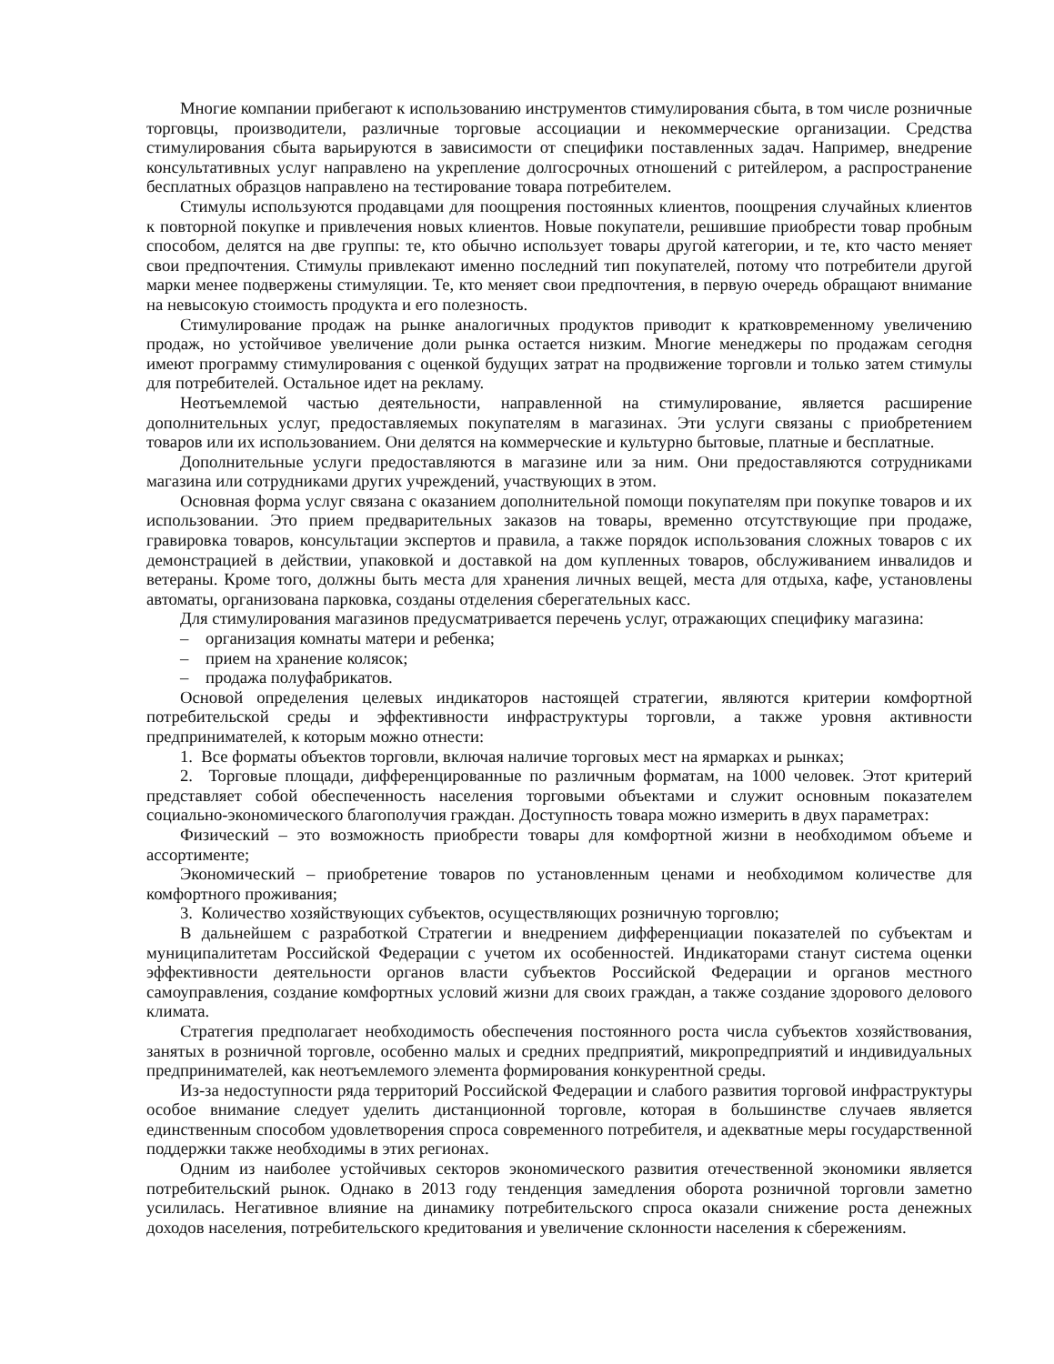Многие компании прибегают к использованию инструментов стимулирования сбыта, в том числе розничные торговцы, производители, различные торговые ассоциации и некоммерческие организации. Средства стимулирования сбыта варьируются в зависимости от специфики поставленных задач. Например, внедрение консультативных услуг направлено на укрепление долгосрочных отношений с ритейлером, а распространение бесплатных образцов направлено на тестирование товара потребителем.
Стимулы используются продавцами для поощрения постоянных клиентов, поощрения случайных клиентов к повторной покупке и привлечения новых клиентов. Новые покупатели, решившие приобрести товар пробным способом, делятся на две группы: те, кто обычно использует товары другой категории, и те, кто часто меняет свои предпочтения. Стимулы привлекают именно последний тип покупателей, потому что потребители другой марки менее подвержены стимуляции. Те, кто меняет свои предпочтения, в первую очередь обращают внимание на невысокую стоимость продукта и его полезность.
Стимулирование продаж на рынке аналогичных продуктов приводит к кратковременному увеличению продаж, но устойчивое увеличение доли рынка остается низким. Многие менеджеры по продажам сегодня имеют программу стимулирования с оценкой будущих затрат на продвижение торговли и только затем стимулы для потребителей. Остальное идет на рекламу.
Неотъемлемой частью деятельности, направленной на стимулирование, является расширение дополнительных услуг, предоставляемых покупателям в магазинах. Эти услуги связаны с приобретением товаров или их использованием. Они делятся на коммерческие и культурно бытовые, платные и бесплатные.
Дополнительные услуги предоставляются в магазине или за ним. Они предоставляются сотрудниками магазина или сотрудниками других учреждений, участвующих в этом.
Основная форма услуг связана с оказанием дополнительной помощи покупателям при покупке товаров и их использовании. Это прием предварительных заказов на товары, временно отсутствующие при продаже, гравировка товаров, консультации экспертов и правила, а также порядок использования сложных товаров с их демонстрацией в действии, упаковкой и доставкой на дом купленных товаров, обслуживанием инвалидов и ветераны. Кроме того, должны быть места для хранения личных вещей, места для отдыха, кафе, установлены автоматы, организована парковка, созданы отделения сберегательных касс.
Для стимулирования магазинов предусматривается перечень услуг, отражающих специфику магазина:
– организация комнаты матери и ребенка;
– прием на хранение колясок;
– продажа полуфабрикатов.
Основой определения целевых индикаторов настоящей стратегии, являются критерии комфортной потребительской среды и эффективности инфраструктуры торговли, а также уровня активности предпринимателей, к которым можно отнести:
1. Все форматы объектов торговли, включая наличие торговых мест на ярмарках и рынках;
2. Торговые площади, дифференцированные по различным форматам, на 1000 человек. Этот критерий представляет собой обеспеченность населения торговыми объектами и служит основным показателем социально-экономического благополучия граждан. Доступность товара можно измерить в двух параметрах:
Физический – это возможность приобрести товары для комфортной жизни в необходимом объеме и ассортименте;
Экономический – приобретение товаров по установленным ценами и необходимом количестве для комфортного проживания;
3. Количество хозяйствующих субъектов, осуществляющих розничную торговлю;
В дальнейшем с разработкой Стратегии и внедрением дифференциации показателей по субъектам и муниципалитетам Российской Федерации с учетом их особенностей. Индикаторами станут система оценки эффективности деятельности органов власти субъектов Российской Федерации и органов местного самоуправления, создание комфортных условий жизни для своих граждан, а также создание здорового делового климата.
Стратегия предполагает необходимость обеспечения постоянного роста числа субъектов хозяйствования, занятых в розничной торговле, особенно малых и средних предприятий, микропредприятий и индивидуальных предпринимателей, как неотъемлемого элемента формирования конкурентной среды.
Из-за недоступности ряда территорий Российской Федерации и слабого развития торговой инфраструктуры особое внимание следует уделить дистанционной торговле, которая в большинстве случаев является единственным способом удовлетворения спроса современного потребителя, и адекватные меры государственной поддержки также необходимы в этих регионах.
Одним из наиболее устойчивых секторов экономического развития отечественной экономики является потребительский рынок. Однако в 2013 году тенденция замедления оборота розничной торговли заметно усилилась. Негативное влияние на динамику потребительского спроса оказали снижение роста денежных доходов населения, потребительского кредитования и увеличение склонности населения к сбережениям.